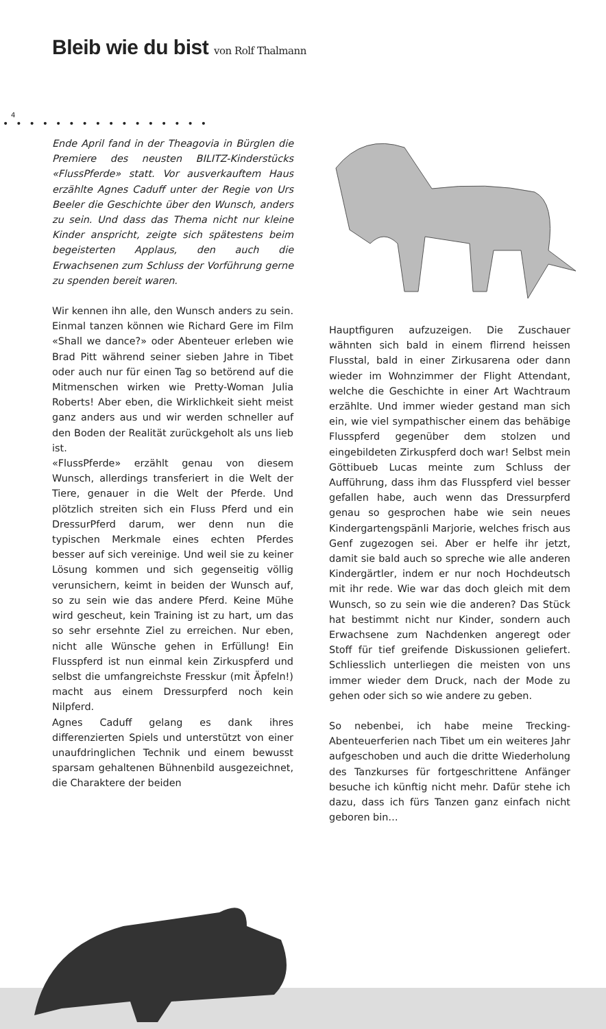Bleib wie du bist von Rolf Thalmann
4
••••••••••••••••
Ende April fand in der Theagovia in Bürglen die Premiere des neusten BILITZ-Kinderstücks «FlussPferde» statt. Vor ausverkauftem Haus erzählte Agnes Caduff unter der Regie von Urs Beeler die Geschichte über den Wunsch, anders zu sein. Und dass das Thema nicht nur kleine Kinder anspricht, zeigte sich spätestens beim begeisterten Applaus, den auch die Erwachsenen zum Schluss der Vorführung gerne zu spenden bereit waren.
Wir kennen ihn alle, den Wunsch anders zu sein. Einmal tanzen können wie Richard Gere im Film «Shall we dance?» oder Abenteuer erleben wie Brad Pitt während seiner sieben Jahre in Tibet oder auch nur für einen Tag so betörend auf die Mitmenschen wirken wie Pretty-Woman Julia Roberts! Aber eben, die Wirklichkeit sieht meist ganz anders aus und wir werden schneller auf den Boden der Realität zurückgeholt als uns lieb ist.
«FlussPferde» erzählt genau von diesem Wunsch, allerdings transferiert in die Welt der Tiere, genauer in die Welt der Pferde. Und plötzlich streiten sich ein Fluss Pferd und ein DressurPferd darum, wer denn nun die typischen Merkmale eines echten Pferdes besser auf sich vereinige. Und weil sie zu keiner Lösung kommen und sich gegenseitig völlig verunsichern, keimt in beiden der Wunsch auf, so zu sein wie das andere Pferd. Keine Mühe wird gescheut, kein Training ist zu hart, um das so sehr ersehnte Ziel zu erreichen. Nur eben, nicht alle Wünsche gehen in Erfüllung! Ein Flusspferd ist nun einmal kein Zirkuspferd und selbst die umfangreichste Fresskur (mit Äpfeln!) macht aus einem Dressurpferd noch kein Nilpferd.
Agnes Caduff gelang es dank ihres differenzierten Spiels und unterstützt von einer unaufdringlichen Technik und einem bewusst sparsam gehaltenen Bühnenbild ausgezeichnet, die Charaktere der beiden
Hauptfiguren aufzuzeigen. Die Zuschauer wähnten sich bald in einem flirrend heissen Flusstal, bald in einer Zirkusarena oder dann wieder im Wohnzimmer der Flight Attendant, welche die Geschichte in einer Art Wachtraum erzählte. Und immer wieder gestand man sich ein, wie viel sympathischer einem das behäbige Flusspferd gegenüber dem stolzen und eingebildeten Zirkuspferd doch war! Selbst mein Göttibueb Lucas meinte zum Schluss der Aufführung, dass ihm das Flusspferd viel besser gefallen habe, auch wenn das Dressurpferd genau so gesprochen habe wie sein neues Kindergartengspänli Marjorie, welches frisch aus Genf zugezogen sei. Aber er helfe ihr jetzt, damit sie bald auch so spreche wie alle anderen Kindergärtler, indem er nur noch Hochdeutsch mit ihr rede. Wie war das doch gleich mit dem Wunsch, so zu sein wie die anderen? Das Stück hat bestimmt nicht nur Kinder, sondern auch Erwachsene zum Nachdenken angeregt oder Stoff für tief greifende Diskussionen geliefert. Schliesslich unterliegen die meisten von uns immer wieder dem Druck, nach der Mode zu gehen oder sich so wie andere zu geben.
So nebenbei, ich habe meine Trecking-Abenteuerferien nach Tibet um ein weiteres Jahr aufgeschoben und auch die dritte Wiederholung des Tanzkurses für fortgeschrittene Anfänger besuche ich künftig nicht mehr. Dafür stehe ich dazu, dass ich fürs Tanzen ganz einfach nicht geboren bin…